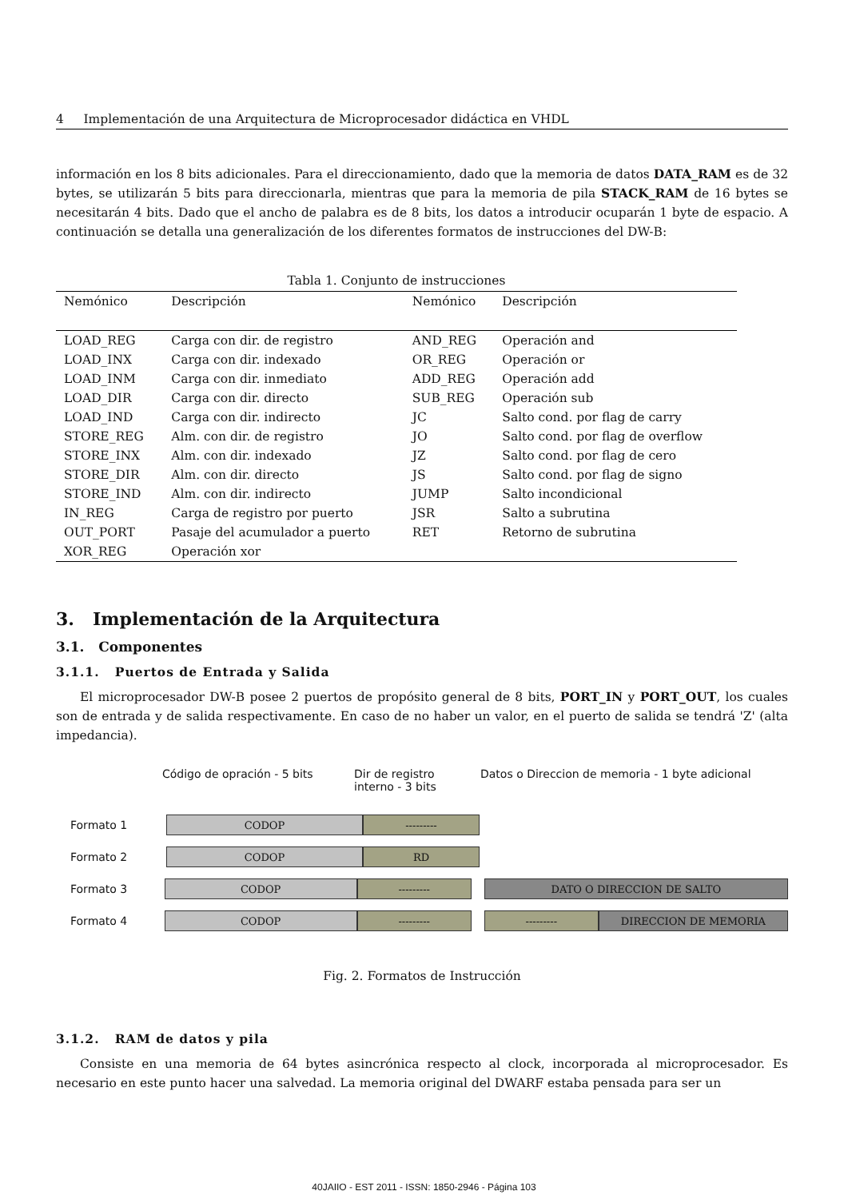4 Implementación de una Arquitectura de Microprocesador didáctica en VHDL
información en los 8 bits adicionales. Para el direccionamiento, dado que la memoria de datos DATA_RAM es de 32 bytes, se utilizarán 5 bits para direccionarla, mientras que para la memoria de pila STACK_RAM de 16 bytes se necesitarán 4 bits. Dado que el ancho de palabra es de 8 bits, los datos a introducir ocuparán 1 byte de espacio. A continuación se detalla una generalización de los diferentes formatos de instrucciones del DW-B:
Tabla 1. Conjunto de instrucciones
| Nemónico | Descripción | Nemónico | Descripción |
| LOAD_REG | Carga con dir. de registro | AND_REG | Operación and |
| LOAD_INX | Carga con dir. indexado | OR_REG | Operación or |
| LOAD_INM | Carga con dir. inmediato | ADD_REG | Operación add |
| LOAD_DIR | Carga con dir. directo | SUB_REG | Operación sub |
| LOAD_IND | Carga con dir. indirecto | JC | Salto cond. por flag de carry |
| STORE_REG | Alm. con dir. de registro | JO | Salto cond. por flag de overflow |
| STORE_INX | Alm. con dir. indexado | JZ | Salto cond. por flag de cero |
| STORE_DIR | Alm. con dir. directo | JS | Salto cond. por flag de signo |
| STORE_IND | Alm. con dir. indirecto | JUMP | Salto incondicional |
| IN_REG | Carga de registro por puerto | JSR | Salto a subrutina |
| OUT_PORT | Pasaje del acumulador a puerto | RET | Retorno de subrutina |
| XOR_REG | Operación xor | | |
3. Implementación de la Arquitectura
3.1. Componentes
3.1.1. Puertos de Entrada y Salida
El microprocesador DW-B posee 2 puertos de propósito general de 8 bits, PORT_IN y PORT_OUT, los cuales son de entrada y de salida respectivamente. En caso de no haber un valor, en el puerto de salida se tendrá 'Z' (alta impedancia).
Código de opración - 5 bits Dir de registro
interno - 3 bits Datos o Direccion de memoria - 1 byte adicional
Formato 1
CODOP ---------
Formato 2
CODOP RD
Formato 3
CODOP --------- DATO O DIRECCION DE SALTO
Formato 4
CODOP --------- --------- DIRECCION DE MEMORIA
Fig. 2. Formatos de Instrucción
3.1.2. RAM de datos y pila
Consiste en una memoria de 64 bytes asincrónica respecto al clock, incorporada al microprocesador. Es necesario en este punto hacer una salvedad. La memoria original del DWARF estaba pensada para ser un
40JAIIO - EST 2011 - ISSN: 1850-2946 - Página 103